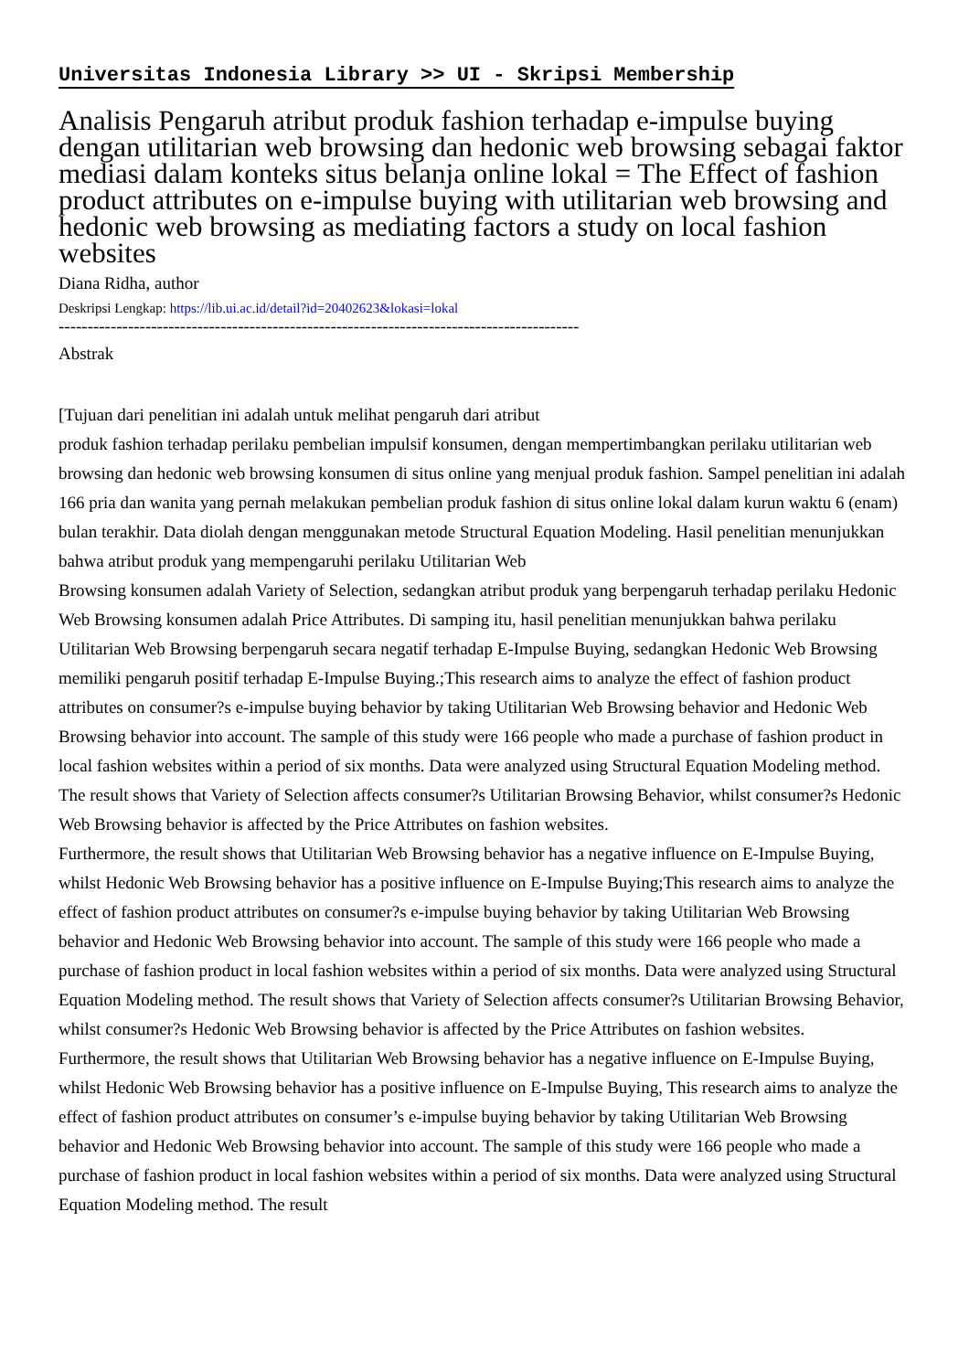Universitas Indonesia Library >> UI - Skripsi Membership
Analisis Pengaruh atribut produk fashion terhadap e-impulse buying dengan utilitarian web browsing dan hedonic web browsing sebagai faktor mediasi dalam konteks situs belanja online lokal = The Effect of fashion product attributes on e-impulse buying with utilitarian web browsing and hedonic web browsing as mediating factors a study on local fashion websites
Diana Ridha, author
Deskripsi Lengkap: https://lib.ui.ac.id/detail?id=20402623&lokasi=lokal
------------------------------------------------------------------------------------------
Abstrak
[Tujuan dari penelitian ini adalah untuk melihat pengaruh dari atribut
produk fashion terhadap perilaku pembelian impulsif konsumen, dengan mempertimbangkan perilaku utilitarian web browsing dan hedonic web browsing konsumen di situs online yang menjual produk fashion. Sampel penelitian ini adalah 166 pria dan wanita yang pernah melakukan pembelian produk fashion di situs online lokal dalam kurun waktu 6 (enam) bulan terakhir. Data diolah dengan menggunakan metode Structural Equation Modeling. Hasil penelitian menunjukkan bahwa atribut produk yang mempengaruhi perilaku Utilitarian Web
Browsing konsumen adalah Variety of Selection, sedangkan atribut produk yang berpengaruh terhadap perilaku Hedonic Web Browsing konsumen adalah Price Attributes. Di samping itu, hasil penelitian menunjukkan bahwa perilaku Utilitarian Web Browsing berpengaruh secara negatif terhadap E-Impulse Buying, sedangkan Hedonic Web Browsing memiliki pengaruh positif terhadap E-Impulse Buying.;This research aims to analyze the effect of fashion product attributes on consumer?s e-impulse buying behavior by taking Utilitarian Web Browsing behavior and Hedonic Web Browsing behavior into account. The sample of this study were 166 people who made a purchase of fashion product in local fashion websites within a period of six months. Data were analyzed using Structural Equation Modeling method. The result shows that Variety of Selection affects consumer?s Utilitarian Browsing Behavior, whilst consumer?s Hedonic Web Browsing behavior is affected by the Price Attributes on fashion websites.
Furthermore, the result shows that Utilitarian Web Browsing behavior has a negative influence on E-Impulse Buying, whilst Hedonic Web Browsing behavior has a positive influence on E-Impulse Buying;This research aims to analyze the effect of fashion product attributes on consumer?s e-impulse buying behavior by taking Utilitarian Web Browsing behavior and Hedonic Web Browsing behavior into account. The sample of this study were 166 people who made a purchase of fashion product in local fashion websites within a period of six months. Data were analyzed using Structural Equation Modeling method. The result shows that Variety of Selection affects consumer?s Utilitarian Browsing Behavior, whilst consumer?s Hedonic Web Browsing behavior is affected by the Price Attributes on fashion websites.
Furthermore, the result shows that Utilitarian Web Browsing behavior has a negative influence on E-Impulse Buying, whilst Hedonic Web Browsing behavior has a positive influence on E-Impulse Buying, This research aims to analyze the effect of fashion product attributes on consumer’s e-impulse buying behavior by taking Utilitarian Web Browsing behavior and Hedonic Web Browsing behavior into account. The sample of this study were 166 people who made a purchase of fashion product in local fashion websites within a period of six months. Data were analyzed using Structural Equation Modeling method. The result